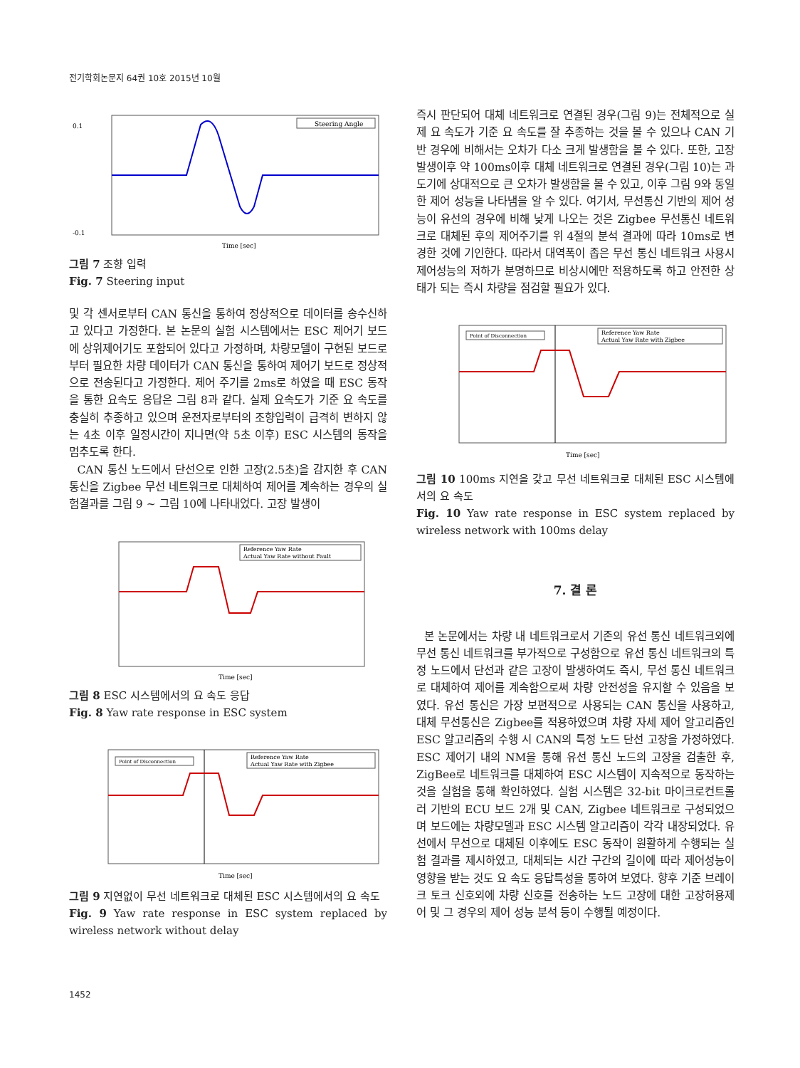전기학회논문지 64권 10호 2015년 10월
Steering Angle
Time [sec]
0.1
-0.1
그림 7 조향 입력
Fig. 7 Steering input
및 각 센서로부터 CAN 통신을 통하여 정상적으로 데이터를 송수신하고 있다고 가정한다. 본 논문의 실험 시스템에서는 ESC 제어기 보드에 상위제어기도 포함되어 있다고 가정하며, 차량모델이 구현된 보드로부터 필요한 차량 데이터가 CAN 통신을 통하여 제어기 보드로 정상적으로 전송된다고 가정한다. 제어 주기를 2ms로 하였을 때 ESC 동작을 통한 요속도 응답은 그림 8과 같다. 실제 요속도가 기준 요 속도를 충실히 추종하고 있으며 운전자로부터의 조향입력이 급격히 변하지 않는 4초 이후 일정시간이 지나면(약 5초 이후) ESC 시스템의 동작을 멈추도록 한다.
CAN 통신 노드에서 단선으로 인한 고장(2.5초)을 감지한 후 CAN 통신을 Zigbee 무선 네트워크로 대체하여 제어를 계속하는 경우의 실험결과를 그림 9 ~ 그림 10에 나타내었다. 고장 발생이
Reference Yaw Rate
Actual Yaw Rate without Fault
Time [sec]
그림 8 ESC 시스템에서의 요 속도 응답
Fig. 8 Yaw rate response in ESC system
Point of Disconnection
Reference Yaw Rate
Actual Yaw Rate with Zigbee
Time [sec]
그림 9 지연없이 무선 네트워크로 대체된 ESC 시스템에서의 요 속도
Fig. 9 Yaw rate response in ESC system replaced by wireless network without delay
즉시 판단되어 대체 네트워크로 연결된 경우(그림 9)는 전체적으로 실제 요 속도가 기준 요 속도를 잘 추종하는 것을 볼 수 있으나 CAN 기반 경우에 비해서는 오차가 다소 크게 발생함을 볼 수 있다. 또한, 고장 발생이후 약 100ms이후 대체 네트워크로 연결된 경우(그림 10)는 과도기에 상대적으로 큰 오차가 발생함을 볼 수 있고, 이후 그림 9와 동일한 제어 성능을 나타냄을 알 수 있다. 여기서, 무선통신 기반의 제어 성능이 유선의 경우에 비해 낮게 나오는 것은 Zigbee 무선통신 네트워크로 대체된 후의 제어주기를 위 4절의 분석 결과에 따라 10ms로 변경한 것에 기인한다. 따라서 대역폭이 좁은 무선 통신 네트워크 사용시 제어성능의 저하가 분명하므로 비상시에만 적용하도록 하고 안전한 상태가 되는 즉시 차량을 점검할 필요가 있다.
Point of Disconnection
Reference Yaw Rate
Actual Yaw Rate with Zigbee
Time [sec]
그림 10 100ms 지연을 갖고 무선 네트워크로 대체된 ESC 시스템에서의 요 속도
Fig. 10 Yaw rate response in ESC system replaced by wireless network with 100ms delay
7. 결 론
본 논문에서는 차량 내 네트워크로서 기존의 유선 통신 네트워크외에 무선 통신 네트워크를 부가적으로 구성함으로 유선 통신 네트워크의 특정 노드에서 단선과 같은 고장이 발생하여도 즉시, 무선 통신 네트워크로 대체하여 제어를 계속함으로써 차량 안전성을 유지할 수 있음을 보였다. 유선 통신은 가장 보편적으로 사용되는 CAN 통신을 사용하고, 대체 무선통신은 Zigbee를 적용하였으며 차량 자세 제어 알고리즘인 ESC 알고리즘의 수행 시 CAN의 특정 노드 단선 고장을 가정하였다. ESC 제어기 내의 NM을 통해 유선 통신 노드의 고장을 검출한 후, ZigBee로 네트워크를 대체하여 ESC 시스템이 지속적으로 동작하는 것을 실험을 통해 확인하였다. 실험 시스템은 32-bit 마이크로컨트롤러 기반의 ECU 보드 2개 및 CAN, Zigbee 네트워크로 구성되었으며 보드에는 차량모델과 ESC 시스템 알고리즘이 각각 내장되었다. 유선에서 무선으로 대체된 이후에도 ESC 동작이 원활하게 수행되는 실험 결과를 제시하였고, 대체되는 시간 구간의 길이에 따라 제어성능이 영향을 받는 것도 요 속도 응답특성을 통하여 보였다. 향후 기준 브레이크 토크 신호외에 차량 신호를 전송하는 노드 고장에 대한 고장허용제어 및 그 경우의 제어 성능 분석 등이 수행될 예정이다.
1452